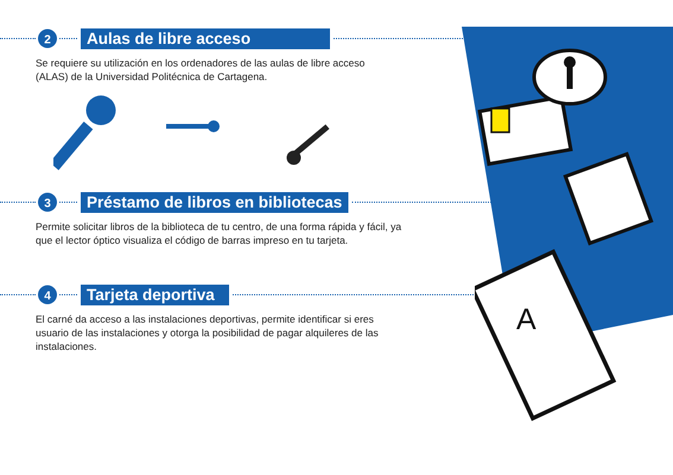2
Aulas de libre acceso
Se requiere su utilización en los ordenadores de las aulas de libre acceso
(ALAS) de la Universidad Politécnica de Cartagena.
3
Préstamo de libros en bibliotecas
Permite solicitar libros de la biblioteca de tu centro, de una forma rápida y fácil, ya
que el lector óptico visualiza el código de barras impreso en tu tarjeta.
4
Tarjeta deportiva
El carné da acceso a las instalaciones deportivas, permite identificar si eres
usuario de las instalaciones y otorga la posibilidad de pagar alquileres de las
instalaciones.
A